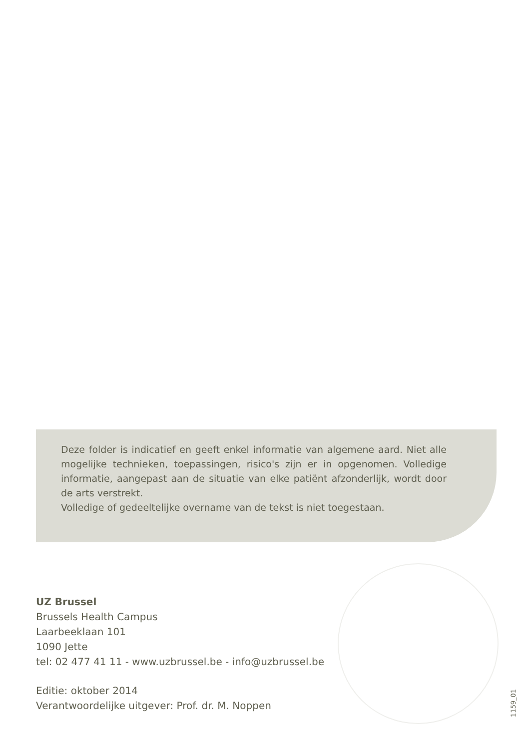Deze folder is indicatief en geeft enkel informatie van algemene aard. Niet alle mogelijke technieken, toepassingen, risico's zijn er in opgenomen. Volledige informatie, aangepast aan de situatie van elke patiënt afzonderlijk, wordt door de arts verstrekt.
Volledige of gedeeltelijke overname van de tekst is niet toegestaan.
UZ Brussel
Brussels Health Campus
Laarbeeklaan 101
1090 Jette
tel: 02 477 41 11 - www.uzbrussel.be - info@uzbrussel.be
Editie: oktober 2014
Verantwoordelijke uitgever: Prof. dr. M. Noppen
1159_01